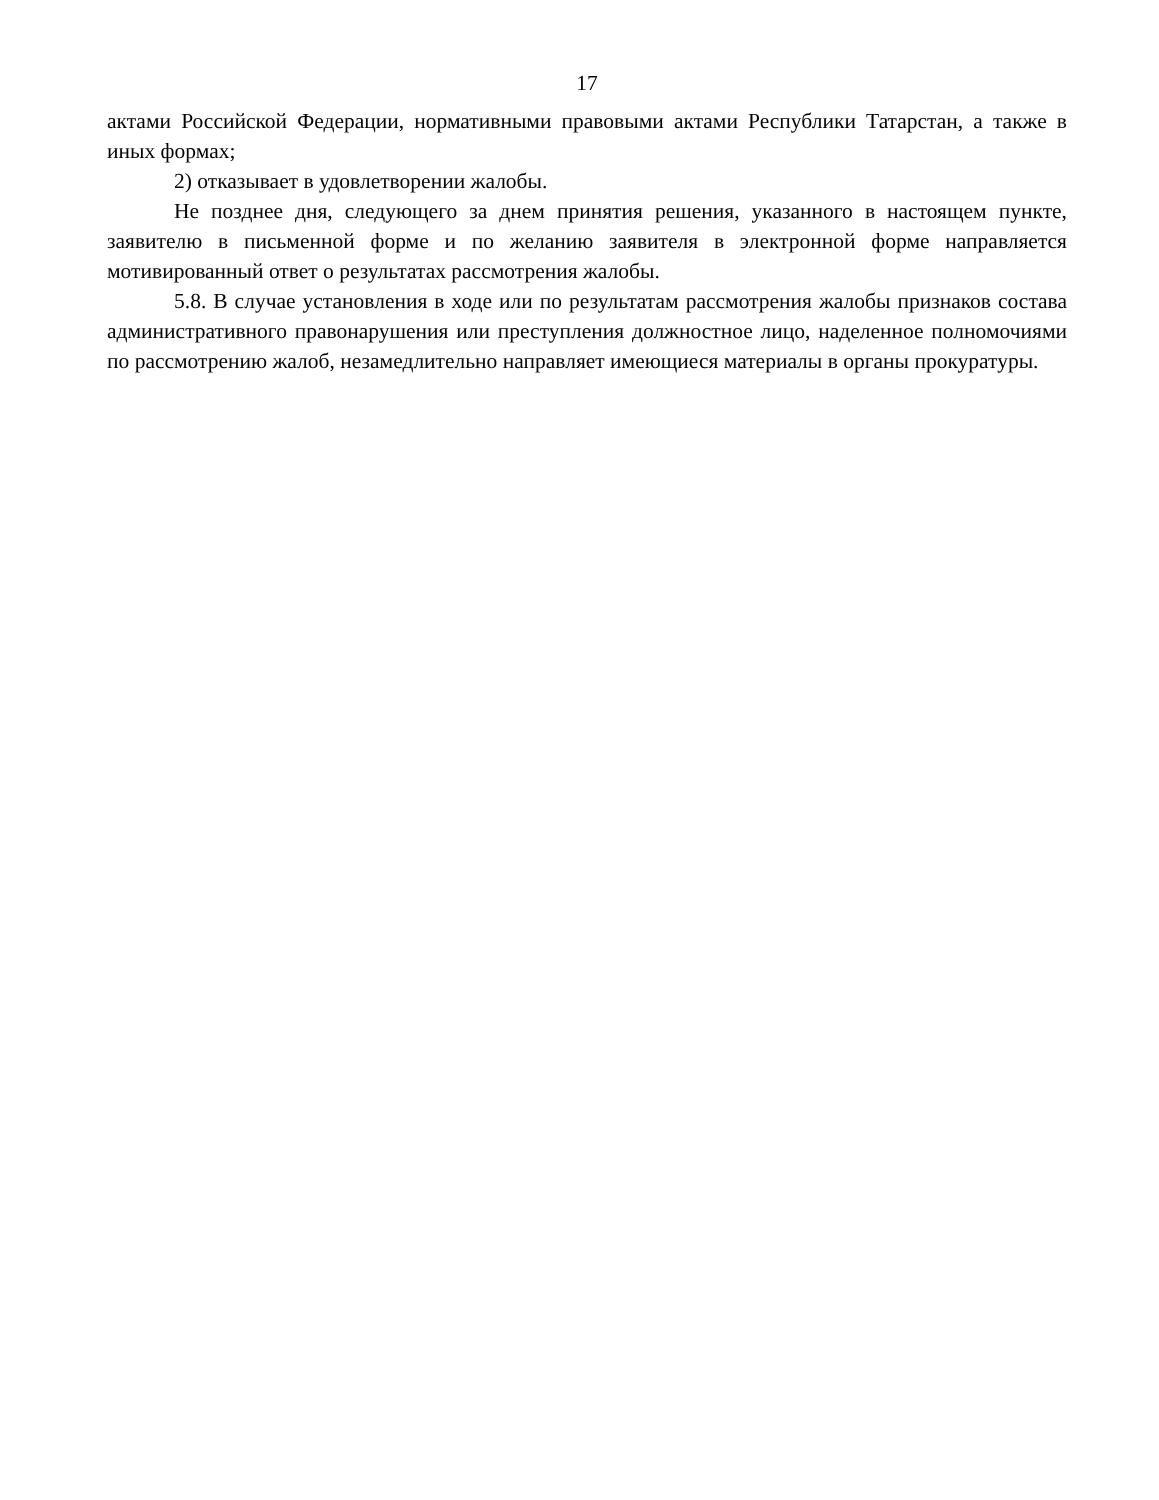17
актами Российской Федерации, нормативными правовыми актами Республики Татарстан, а также в иных формах;
2) отказывает в удовлетворении жалобы.
Не позднее дня, следующего за днем принятия решения, указанного в настоящем пункте, заявителю в письменной форме и по желанию заявителя в электронной форме направляется мотивированный ответ о результатах рассмотрения жалобы.
5.8. В случае установления в ходе или по результатам рассмотрения жалобы признаков состава административного правонарушения или преступления должностное лицо, наделенное полномочиями по рассмотрению жалоб, незамедлительно направляет имеющиеся материалы в органы прокуратуры.